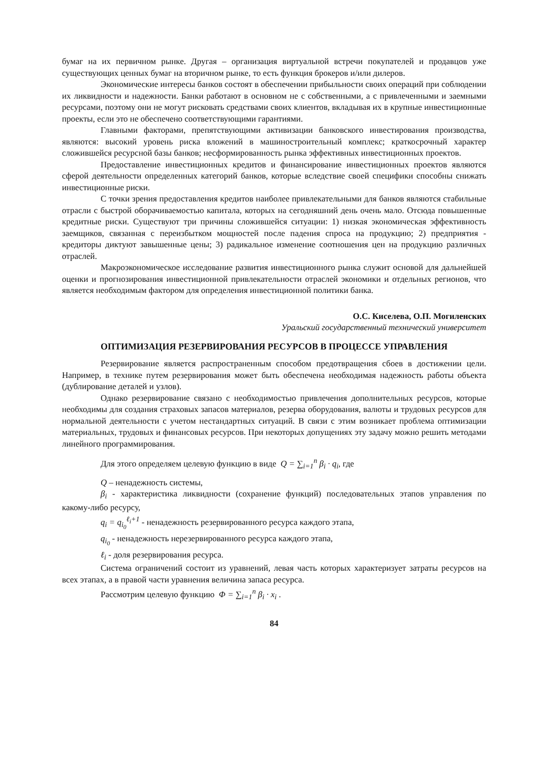бумаг на их первичном рынке. Другая – организация виртуальной встречи покупателей и продавцов уже существующих ценных бумаг на вторичном рынке, то есть функция брокеров и/или дилеров.
Экономические интересы банков состоят в обеспечении прибыльности своих операций при соблюдении их ликвидности и надежности. Банки работают в основном не с собственными, а с привлеченными и заемными ресурсами, поэтому они не могут рисковать средствами своих клиентов, вкладывая их в крупные инвестиционные проекты, если это не обеспечено соответствующими гарантиями.
Главными факторами, препятствующими активизации банковского инвестирования производства, являются: высокий уровень риска вложений в машиностроительный комплекс; краткосрочный характер сложившейся ресурсной базы банков; несформированность рынка эффективных инвестиционных проектов.
Предоставление инвестиционных кредитов и финансирование инвестиционных проектов являются сферой деятельности определенных категорий банков, которые вследствие своей специфики способны снижать инвестиционные риски.
С точки зрения предоставления кредитов наиболее привлекательными для банков являются стабильные отрасли с быстрой оборачиваемостью капитала, которых на сегодняшний день очень мало. Отсюда повышенные кредитные риски. Существуют три причины сложившейся ситуации: 1) низкая экономическая эффективность заемщиков, связанная с переизбытком мощностей после падения спроса на продукцию; 2) предприятия - кредиторы диктуют завышенные цены; 3) радикальное изменение соотношения цен на продукцию различных отраслей.
Макроэкономическое исследование развития инвестиционного рынка служит основой для дальнейшей оценки и прогнозирования инвестиционной привлекательности отраслей экономики и отдельных регионов, что является необходимым фактором для определения инвестиционной политики банка.
О.С. Киселева, О.П. Могиленских
Уральский государственный технический университет
ОПТИМИЗАЦИЯ РЕЗЕРВИРОВАНИЯ РЕСУРСОВ В ПРОЦЕССЕ УПРАВЛЕНИЯ
Резервирование является распространенным способом предотвращения сбоев в достижении цели. Например, в технике путем резервирования может быть обеспечена необходимая надежность работы объекта (дублирование деталей и узлов).
Однако резервирование связано с необходимостью привлечения дополнительных ресурсов, которые необходимы для создания страховых запасов материалов, резерва оборудования, валюты и трудовых ресурсов для нормальной деятельности с учетом нестандартных ситуаций. В связи с этим возникает проблема оптимизации материальных, трудовых и финансовых ресурсов. При некоторых допущениях эту задачу можно решить методами линейного программирования.
Для этого определяем целевую функцию в виде Q = ∑<sub>i=1</sub><sup>n</sup> β<sub>i</sub> · q<sub>i</sub>, где
Q – ненадежность системы,
β<sub>i</sub> - характеристика ликвидности (сохранение функций) последовательных этапов управления по какому-либо ресурсу,
q<sub>i</sub> = q<sub>i<sub>0</sub></sub><sup>ℓ<sub>i</sub>+1</sup> - ненадежность резервированного ресурса каждого этапа,
q<sub>i<sub>0</sub></sub> - ненадежность нерезервированного ресурса каждого этапа,
ℓ<sub>i</sub> - доля резервирования ресурса.
Система ограничений состоит из уравнений, левая часть которых характеризует затраты ресурсов на всех этапах, а в правой части уравнения величина запаса ресурса.
Рассмотрим целевую функцию Φ = ∑<sub>i=1</sub><sup>n</sup> β<sub>i</sub> · x<sub>i</sub> .
84